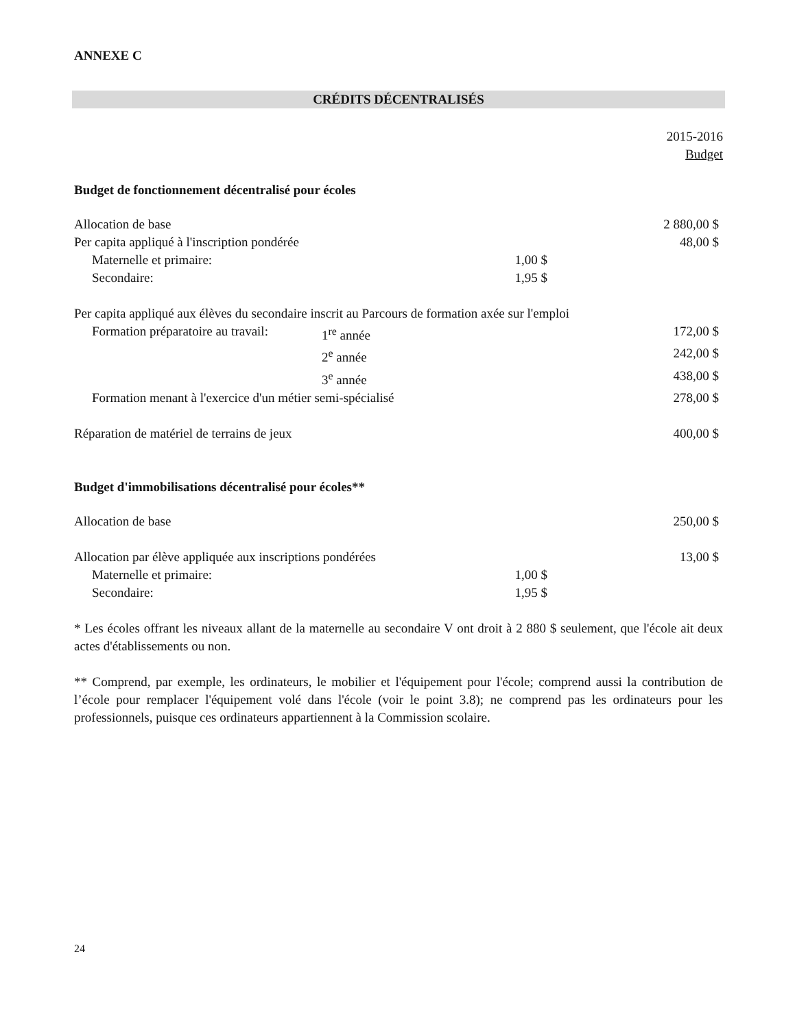ANNEXE C
CRÉDITS DÉCENTRALISÉS
| | | | 2015-2016 Budget |
| Budget de fonctionnement décentralisé pour écoles | | | |
| Allocation de base | | | 2 880,00 $ |
| Per capita appliqué à l'inscription pondérée | | | 48,00 $ |
| Maternelle et primaire: | | 1,00 $ | |
| Secondaire: | | 1,95 $ | |
| Per capita appliqué aux élèves du secondaire inscrit au Parcours de formation axée sur l'emploi | | | |
| Formation préparatoire au travail: | 1<sup>re</sup> année | | 172,00 $ |
| | 2<sup>e</sup> année | | 242,00 $ |
| | 3<sup>e</sup> année | | 438,00 $ |
| Formation menant à l'exercice d'un métier semi-spécialisé | | | 278,00 $ |
| Réparation de matériel de terrains de jeux | | | 400,00 $ |
| Budget d'immobilisations décentralisé pour écoles** | | | |
| Allocation de base | | | 250,00 $ |
| Allocation par élève appliquée aux inscriptions pondérées | | | 13,00 $ |
| Maternelle et primaire: | | 1,00 $ | |
| Secondaire: | | 1,95 $ | |
* Les écoles offrant les niveaux allant de la maternelle au secondaire V ont droit à 2 880 $ seulement, que l'école ait deux actes d'établissements ou non.
** Comprend, par exemple, les ordinateurs, le mobilier et l'équipement pour l'école; comprend aussi la contribution de l’école pour remplacer l'équipement volé dans l'école (voir le point 3.8); ne comprend pas les ordinateurs pour les professionnels, puisque ces ordinateurs appartiennent à la Commission scolaire.
24